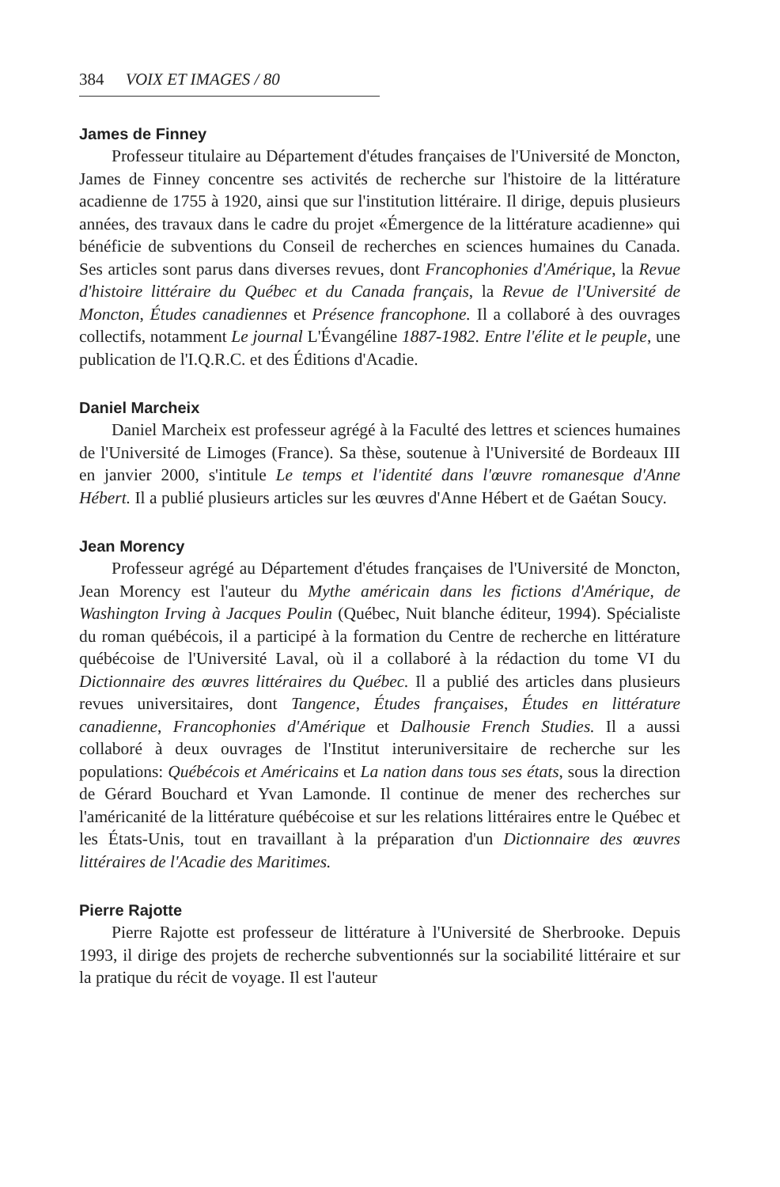384 VOIX ET IMAGES / 80
James de Finney
Professeur titulaire au Département d'études françaises de l'Université de Moncton, James de Finney concentre ses activités de recherche sur l'histoire de la littérature acadienne de 1755 à 1920, ainsi que sur l'institution littéraire. Il dirige, depuis plusieurs années, des travaux dans le cadre du projet «Émergence de la littérature acadienne» qui bénéficie de subventions du Conseil de recherches en sciences humaines du Canada. Ses articles sont parus dans diverses revues, dont Francophonies d'Amérique, la Revue d'histoire littéraire du Québec et du Canada français, la Revue de l'Université de Moncton, Études canadiennes et Présence francophone. Il a collaboré à des ouvrages collectifs, notamment Le journal L'Évangéline 1887-1982. Entre l'élite et le peuple, une publication de l'I.Q.R.C. et des Éditions d'Acadie.
Daniel Marcheix
Daniel Marcheix est professeur agrégé à la Faculté des lettres et sciences humaines de l'Université de Limoges (France). Sa thèse, soutenue à l'Université de Bordeaux III en janvier 2000, s'intitule Le temps et l'identité dans l'œuvre romanesque d'Anne Hébert. Il a publié plusieurs articles sur les œuvres d'Anne Hébert et de Gaétan Soucy.
Jean Morency
Professeur agrégé au Département d'études françaises de l'Université de Moncton, Jean Morency est l'auteur du Mythe américain dans les fictions d'Amérique, de Washington Irving à Jacques Poulin (Québec, Nuit blanche éditeur, 1994). Spécialiste du roman québécois, il a participé à la formation du Centre de recherche en littérature québécoise de l'Université Laval, où il a collaboré à la rédaction du tome VI du Dictionnaire des œuvres littéraires du Québec. Il a publié des articles dans plusieurs revues universitaires, dont Tangence, Études françaises, Études en littérature canadienne, Francophonies d'Amérique et Dalhousie French Studies. Il a aussi collaboré à deux ouvrages de l'Institut interuniversitaire de recherche sur les populations: Québécois et Américains et La nation dans tous ses états, sous la direction de Gérard Bouchard et Yvan Lamonde. Il continue de mener des recherches sur l'américanité de la littérature québécoise et sur les relations littéraires entre le Québec et les États-Unis, tout en travaillant à la préparation d'un Dictionnaire des œuvres littéraires de l'Acadie des Maritimes.
Pierre Rajotte
Pierre Rajotte est professeur de littérature à l'Université de Sherbrooke. Depuis 1993, il dirige des projets de recherche subventionnés sur la sociabilité littéraire et sur la pratique du récit de voyage. Il est l'auteur